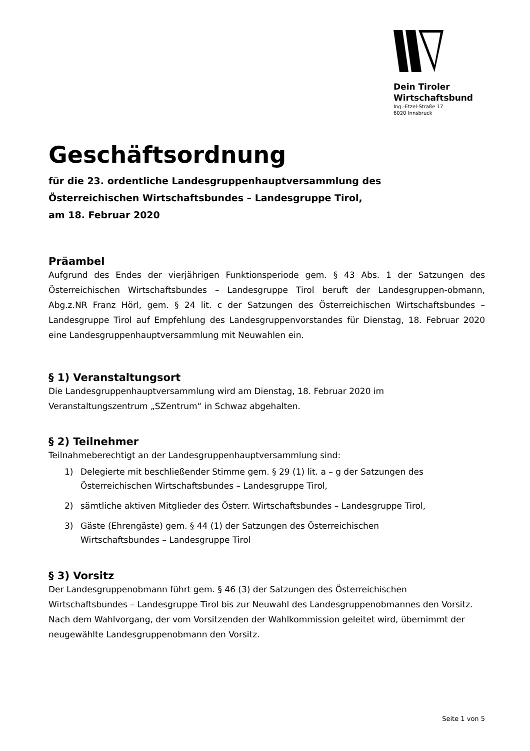Dein Tiroler
Wirtschaftsbund
Ing.-Etzel-Straße 17
6020 Innsbruck
Geschäftsordnung
für die 23. ordentliche Landesgruppenhauptversammlung des
Österreichischen Wirtschaftsbundes – Landesgruppe Tirol,
am 18. Februar 2020
Präambel
Aufgrund des Endes der vierjährigen Funktionsperiode gem. § 43 Abs. 1 der Satzungen des Österreichischen Wirtschaftsbundes – Landesgruppe Tirol beruft der Landesgruppen-obmann, Abg.z.NR Franz Hörl, gem. § 24 lit. c der Satzungen des Österreichischen Wirtschaftsbundes – Landesgruppe Tirol auf Empfehlung des Landesgruppenvorstandes für Dienstag, 18. Februar 2020 eine Landesgruppenhauptversammlung mit Neuwahlen ein.
§ 1) Veranstaltungsort
Die Landesgruppenhauptversammlung wird am Dienstag, 18. Februar 2020 im
Veranstaltungszentrum „SZentrum“ in Schwaz abgehalten.
§ 2) Teilnehmer
Teilnahmeberechtigt an der Landesgruppenhauptversammlung sind:
1) Delegierte mit beschließender Stimme gem. § 29 (1) lit. a – g der Satzungen des Österreichischen Wirtschaftsbundes – Landesgruppe Tirol,
2) sämtliche aktiven Mitglieder des Österr. Wirtschaftsbundes – Landesgruppe Tirol,
3) Gäste (Ehrengäste) gem. § 44 (1) der Satzungen des Österreichischen
Wirtschaftsbundes – Landesgruppe Tirol
§ 3) Vorsitz
Der Landesgruppenobmann führt gem. § 46 (3) der Satzungen des Österreichischen Wirtschaftsbundes – Landesgruppe Tirol bis zur Neuwahl des Landesgruppenobmannes den Vorsitz. Nach dem Wahlvorgang, der vom Vorsitzenden der Wahlkommission geleitet wird, übernimmt der neugewählte Landesgruppenobmann den Vorsitz.
Seite 1 von 5